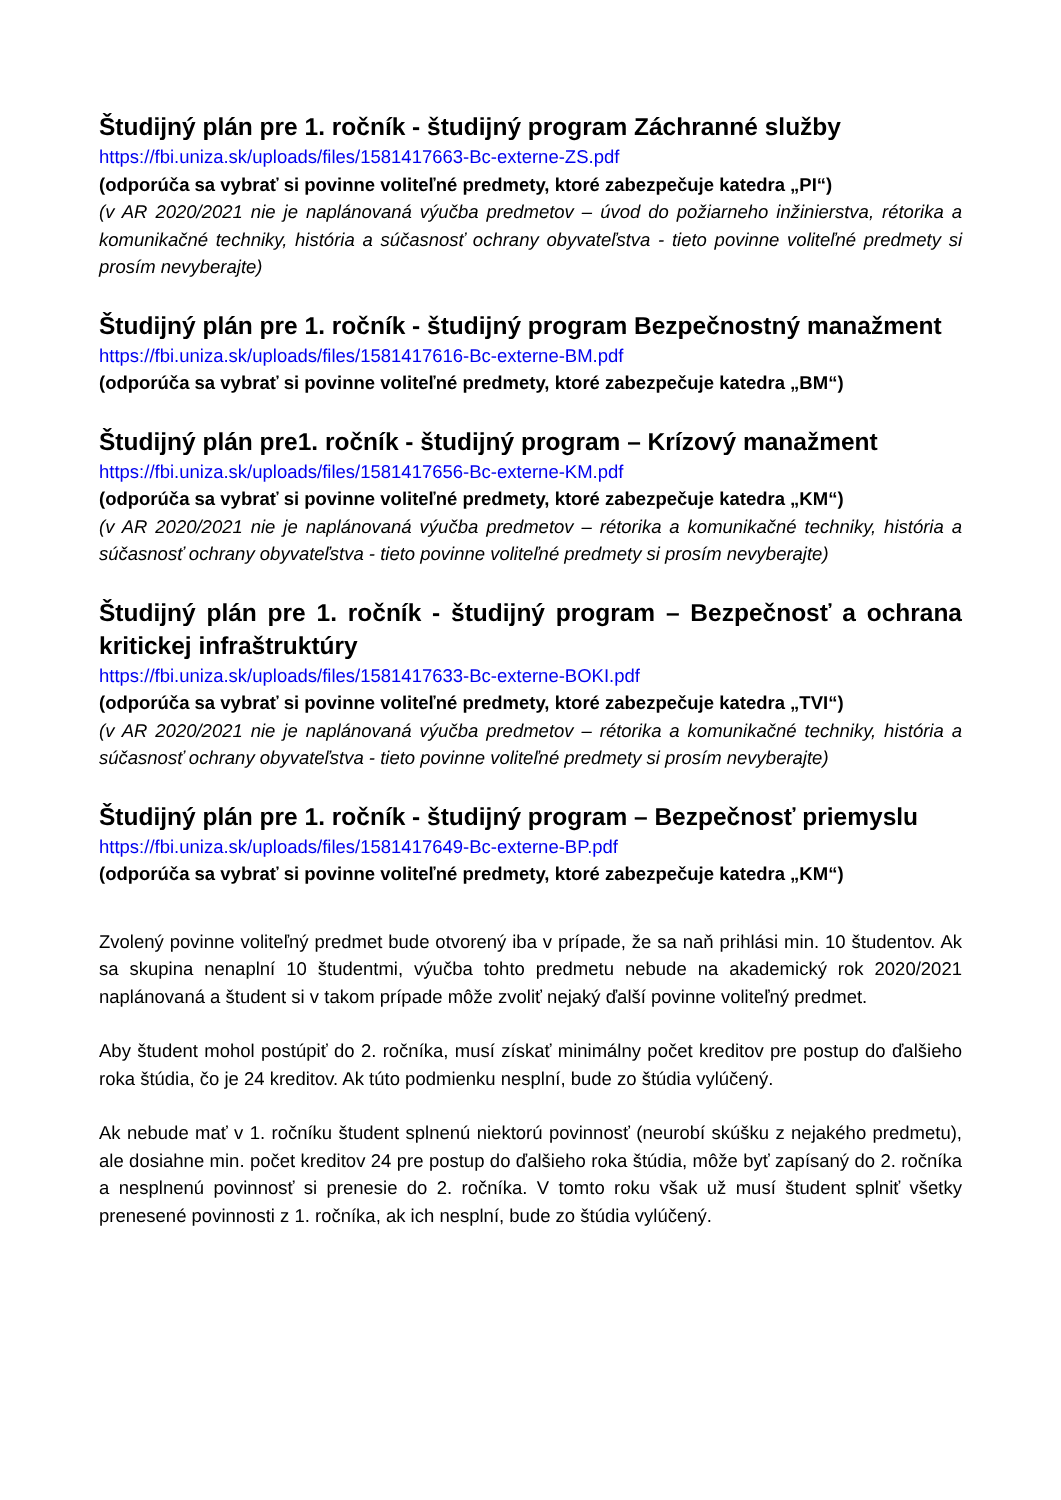Študijný plán pre 1. ročník - študijný program Záchranné služby
https://fbi.uniza.sk/uploads/files/1581417663-Bc-externe-ZS.pdf
(odporúča sa vybrať si povinne voliteľné predmety, ktoré zabezpečuje katedra „PI“)
(v AR 2020/2021 nie je naplánovaná výučba predmetov – úvod do požiarneho inžinierstva, rétorika a komunikačné techniky, história a súčasnosť ochrany obyvateľstva - tieto povinne voliteľné predmety si prosím nevyberajte)
Študijný plán pre 1. ročník - študijný program Bezpečnostný manažment
https://fbi.uniza.sk/uploads/files/1581417616-Bc-externe-BM.pdf
(odporúča sa vybrať si povinne voliteľné predmety, ktoré zabezpečuje katedra „BM“)
Študijný plán pre1. ročník - študijný program – Krízový manažment
https://fbi.uniza.sk/uploads/files/1581417656-Bc-externe-KM.pdf
(odporúča sa vybrať si povinne voliteľné predmety, ktoré zabezpečuje katedra „KM“)
(v AR 2020/2021 nie je naplánovaná výučba predmetov – rétorika a komunikačné techniky, história a súčasnosť ochrany obyvateľstva - tieto povinne voliteľné predmety si prosím nevyberajte)
Študijný plán pre 1. ročník - študijný program – Bezpečnosť a ochrana kritickej infraštruktúry
https://fbi.uniza.sk/uploads/files/1581417633-Bc-externe-BOKI.pdf
(odporúča sa vybrať si povinne voliteľné predmety, ktoré zabezpečuje katedra „TVI“)
(v AR 2020/2021 nie je naplánovaná výučba predmetov – rétorika a komunikačné techniky, história a súčasnosť ochrany obyvateľstva - tieto povinne voliteľné predmety si prosím nevyberajte)
Študijný plán pre 1. ročník - študijný program – Bezpečnosť priemyslu
https://fbi.uniza.sk/uploads/files/1581417649-Bc-externe-BP.pdf
(odporúča sa vybrať si povinne voliteľné predmety, ktoré zabezpečuje katedra „KM“)
Zvolený povinne voliteľný predmet bude otvorený iba v prípade, že sa naň prihlási min. 10 študentov. Ak sa skupina nenaplní 10 študentmi, výučba tohto predmetu nebude na akademický rok 2020/2021 naplánovaná a študent si v takom prípade môže zvoliť nejaký ďalší povinne voliteľný predmet.
Aby študent mohol postúpiť do 2. ročníka, musí získať minimálny počet kreditov pre postup do ďalšieho roka štúdia, čo je 24 kreditov. Ak túto podmienku nesplní, bude zo štúdia vylúčený.
Ak nebude mať v 1. ročníku študent splnenú niektorú povinnosť (neurobí skúšku z nejakého predmetu), ale dosiahne min. počet kreditov 24 pre postup do ďalšieho roka štúdia, môže byť zapísaný do 2. ročníka a nesplnenú povinnosť si prenesie do 2. ročníka. V tomto roku však už musí študent splniť všetky prenesené povinnosti z 1. ročníka, ak ich nesplní, bude zo štúdia vylúčený.